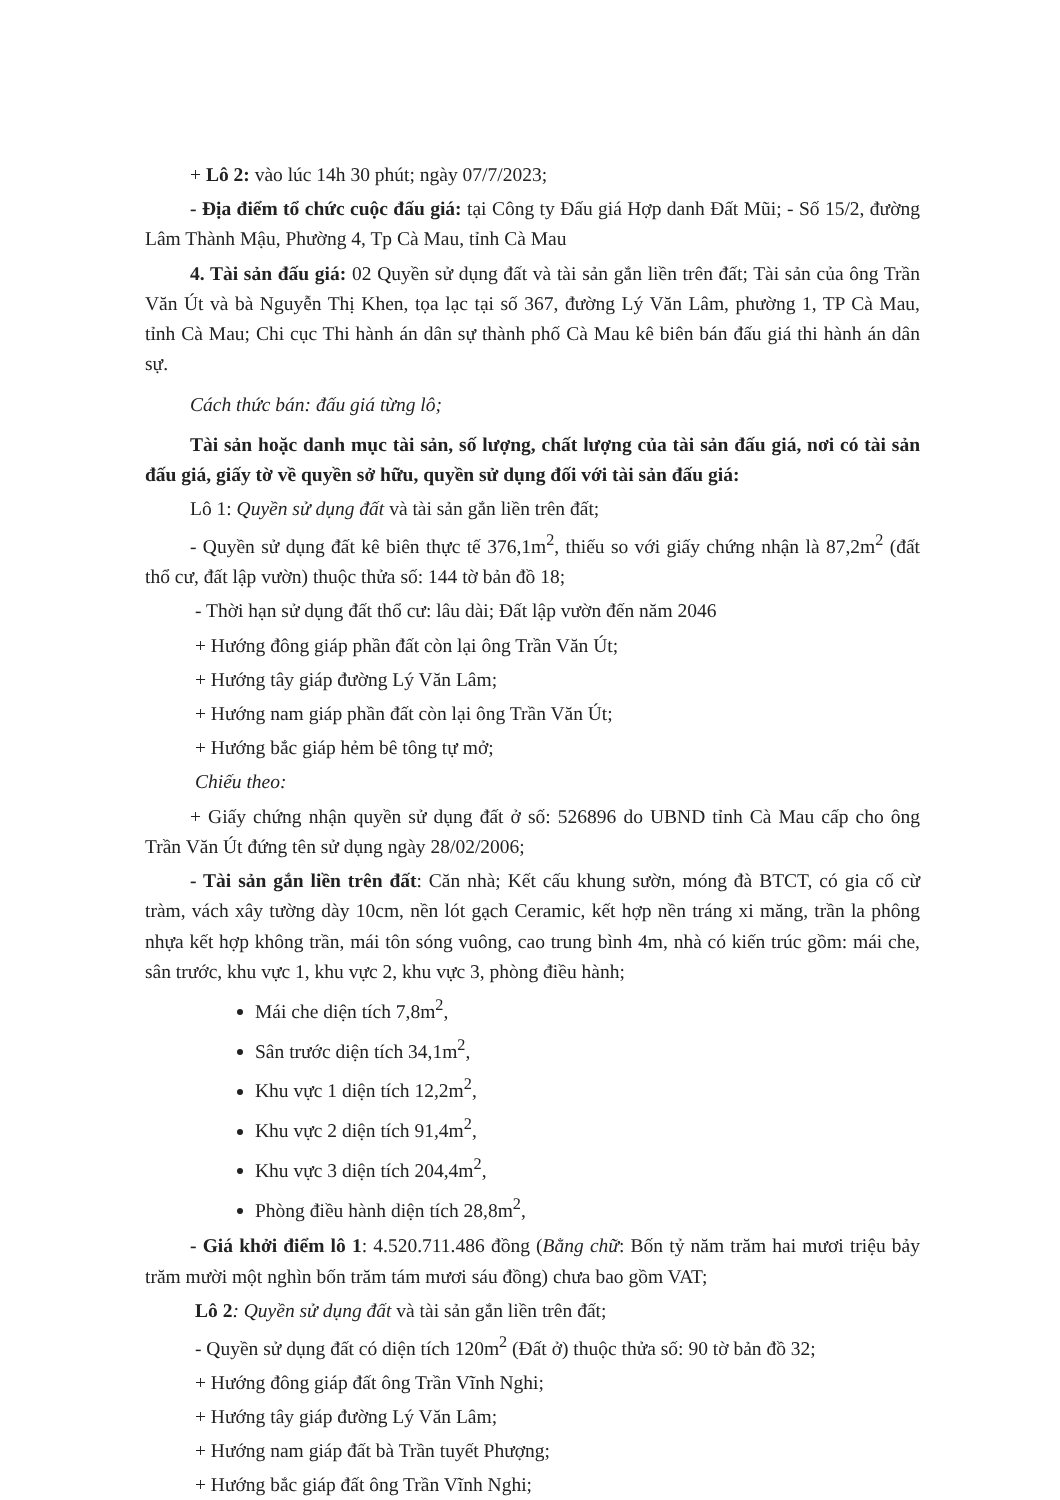+ Lô 2: vào lúc 14h 30 phút; ngày 07/7/2023;
- Địa điểm tổ chức cuộc đấu giá: tại Công ty Đấu giá Hợp danh Đất Mũi; - Số 15/2, đường Lâm Thành Mậu, Phường 4, Tp Cà Mau, tỉnh Cà Mau
4. Tài sản đấu giá: 02 Quyền sử dụng đất và tài sản gắn liền trên đất; Tài sản của ông Trần Văn Út và bà Nguyễn Thị Khen, tọa lạc tại số 367, đường Lý Văn Lâm, phường 1, TP Cà Mau, tỉnh Cà Mau; Chi cục Thi hành án dân sự thành phố Cà Mau kê biên bán đấu giá thi hành án dân sự.
Cách thức bán: đấu giá từng lô;
Tài sản hoặc danh mục tài sản, số lượng, chất lượng của tài sản đấu giá, nơi có tài sản đấu giá, giấy tờ về quyền sở hữu, quyền sử dụng đối với tài sản đấu giá:
Lô 1: Quyền sử dụng đất và tài sản gắn liền trên đất;
- Quyền sử dụng đất kê biên thực tế 376,1m<sup>2</sup>, thiếu so với giấy chứng nhận là 87,2m<sup>2</sup> (đất thổ cư, đất lập vườn) thuộc thửa số: 144 tờ bản đồ 18;
- Thời hạn sử dụng đất thổ cư: lâu dài; Đất lập vườn đến năm 2046
+ Hướng đông giáp phần đất còn lại ông Trần Văn Út;
+ Hướng tây giáp đường Lý Văn Lâm;
+ Hướng nam giáp phần đất còn lại ông Trần Văn Út;
+ Hướng bắc giáp hẻm bê tông tự mở;
Chiếu theo:
+ Giấy chứng nhận quyền sử dụng đất ở số: 526896 do UBND tỉnh Cà Mau cấp cho ông Trần Văn Út đứng tên sử dụng ngày 28/02/2006;
- Tài sản gắn liền trên đất: Căn nhà; Kết cấu khung sườn, móng đà BTCT, có gia cố cừ tràm, vách xây tường dày 10cm, nền lót gạch Ceramic, kết hợp nền tráng xi măng, trần la phông nhựa kết hợp không trần, mái tôn sóng vuông, cao trung bình 4m, nhà có kiến trúc gồm: mái che, sân trước, khu vực 1, khu vực 2, khu vực 3, phòng điều hành;
Mái che diện tích 7,8m<sup>2</sup>,
Sân trước diện tích 34,1m<sup>2</sup>,
Khu vực 1 diện tích 12,2m<sup>2</sup>,
Khu vực 2 diện tích 91,4m<sup>2</sup>,
Khu vực 3 diện tích 204,4m<sup>2</sup>,
Phòng điều hành diện tích 28,8m<sup>2</sup>,
- Giá khởi điểm lô 1: 4.520.711.486 đồng (Bằng chữ: Bốn tỷ năm trăm hai mươi triệu bảy trăm mười một nghìn bốn trăm tám mươi sáu đồng) chưa bao gồm VAT;
Lô 2: Quyền sử dụng đất và tài sản gắn liền trên đất;
- Quyền sử dụng đất có diện tích 120m<sup>2</sup> (Đất ở) thuộc thửa số: 90 tờ bản đồ 32;
+ Hướng đông giáp đất ông Trần Vĩnh Nghi;
+ Hướng tây giáp đường Lý Văn Lâm;
+ Hướng nam giáp đất bà Trần tuyết Phượng;
+ Hướng bắc giáp đất ông Trần Vĩnh Nghi;